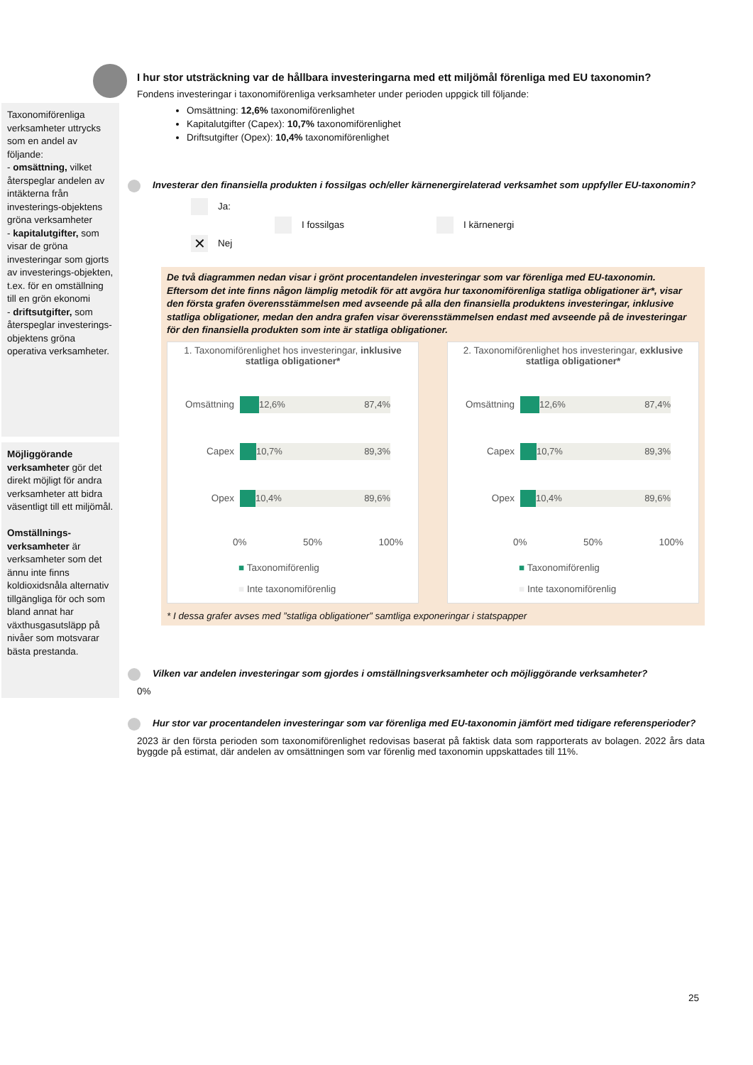Taxonomiförenliga verksamheter uttrycks som en andel av följande:
- omsättning, vilket återspeglar andelen av intäkterna från investerings-objektens gröna verksamheter
- kapitalutgifter, som visar de gröna investeringar som gjorts av investerings-objekten, t.ex. för en omställning till en grön ekonomi
- driftsutgifter, som återspeglar investerings-objektens gröna operativa verksamheter.
Möjliggörande verksamheter gör det direkt möjligt för andra verksamheter att bidra väsentligt till ett miljömål.
Omställnings-verksamheter är verksamheter som det ännu inte finns koldioxidsnåla alternativ tillgängliga för och som bland annat har växthusgasutsläpp på nivåer som motsvarar bästa prestanda.
I hur stor utsträckning var de hållbara investeringarna med ett miljömål förenliga med EU taxonomin?
Fondens investeringar i taxonomiförenliga verksamheter under perioden uppgick till följande:
Omsättning: 12,6% taxonomiförenlighet
Kapitalutgifter (Capex): 10,7% taxonomiförenlighet
Driftsutgifter (Opex): 10,4% taxonomiförenlighet
Investerar den finansiella produkten i fossilgas och/eller kärnenergirelaterad verksamhet som uppfyller EU-taxonomin?
Ja:
I fossilgas I kärnenergi
✕ Nej
De två diagrammen nedan visar i grönt procentandelen investeringar som var förenliga med EU-taxonomin. Eftersom det inte finns någon lämplig metodik för att avgöra hur taxonomiförenliga statliga obligationer är*, visar den första grafen överensstämmelsen med avseende på alla den finansiella produktens investeringar, inklusive statliga obligationer, medan den andra grafen visar överensstämmelsen endast med avseende på de investeringar för den finansiella produkten som inte är statliga obligationer.
1. Taxonomiförenlighet hos investeringar, inklusive statliga obligationer*
Omsättning
12,6% 87,4%
Capex
10,7% 89,3%
Opex
10,4% 89,6%
0% 50% 100%
■ Taxonomiförenlig
■ Inte taxonomiförenlig
2. Taxonomiförenlighet hos investeringar, exklusive statliga obligationer*
Omsättning
12,6% 87,4%
Capex
10,7% 89,3%
Opex
10,4% 89,6%
0% 50% 100%
■ Taxonomiförenlig
■ Inte taxonomiförenlig
* I dessa grafer avses med ”statliga obligationer” samtliga exponeringar i statspapper
Vilken var andelen investeringar som gjordes i omställningsverksamheter och möjliggörande verksamheter?
0%
Hur stor var procentandelen investeringar som var förenliga med EU-taxonomin jämfört med tidigare referensperioder?
2023 är den första perioden som taxonomiförenlighet redovisas baserat på faktisk data som rapporterats av bolagen. 2022 års data byggde på estimat, där andelen av omsättningen som var förenlig med taxonomin uppskattades till 11%.
25